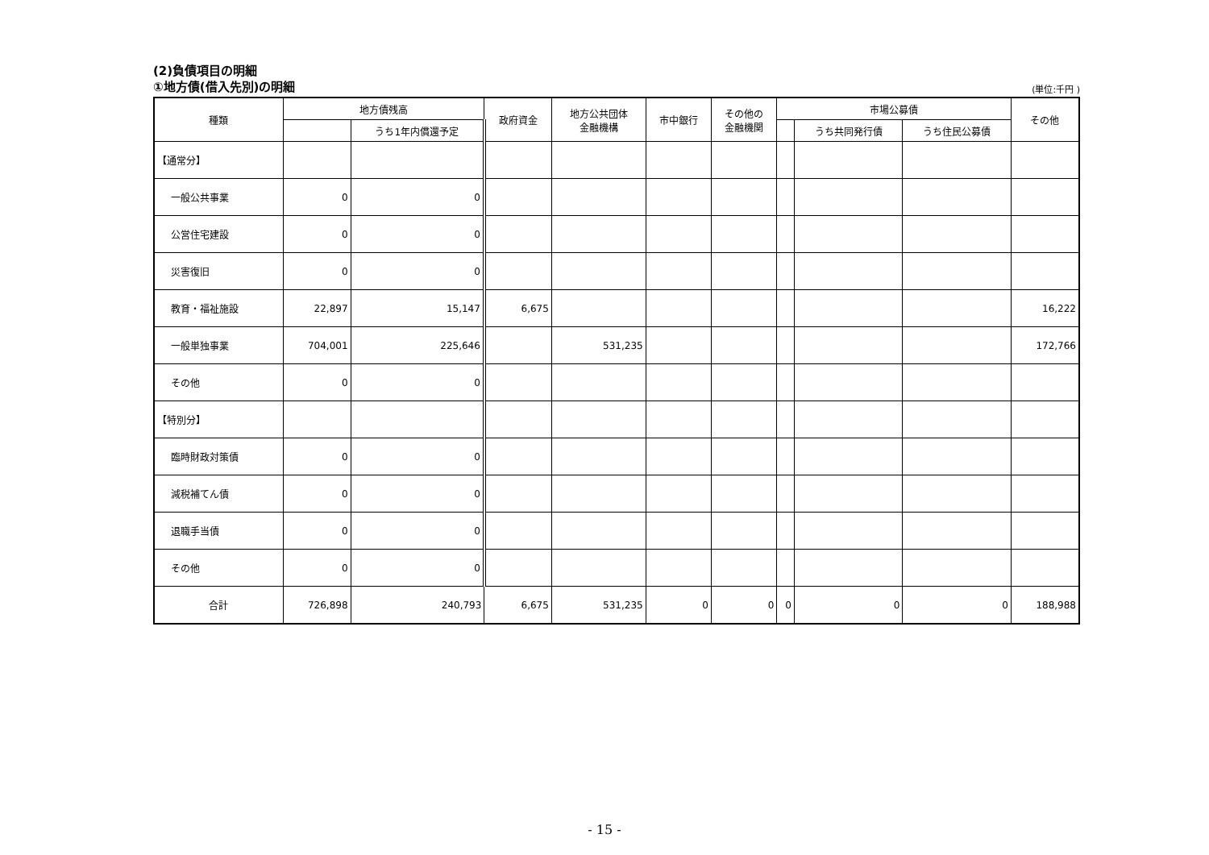(2)負債項目の明細
①地方債(借入先別)の明細
(単位:千円 )
| 種類 | 地方債残高 | | 政府資金 | 地方公共団体 金融機構 | 市中銀行 | その他の 金融機関 | 市場公募債 | | | その他 |
| --- | --- | --- | --- | --- | --- | --- | --- | --- | --- | --- |
| | | うち1年内償還予定 | | | | | | うち共同発行債 | うち住民公募債 | |
| 【通常分】 | | | | | | | | | | |
| 一般公共事業 | 0 | 0 | | | | | | | | |
| 公営住宅建設 | 0 | 0 | | | | | | | | |
| 災害復旧 | 0 | 0 | | | | | | | | |
| 教育・福祉施設 | 22,897 | 15,147 | 6,675 | | | | | | | 16,222 |
| 一般単独事業 | 704,001 | 225,646 | | 531,235 | | | | | | 172,766 |
| その他 | 0 | 0 | | | | | | | | |
| 【特別分】 | | | | | | | | | | |
| 臨時財政対策債 | 0 | 0 | | | | | | | | |
| 減税補てん債 | 0 | 0 | | | | | | | | |
| 退職手当債 | 0 | 0 | | | | | | | | |
| その他 | 0 | 0 | | | | | | | | |
| 合計 | 726,898 | 240,793 | 6,675 | 531,235 | 0 | 0 | 0 | 0 | 0 | 188,988 |
- 15 -